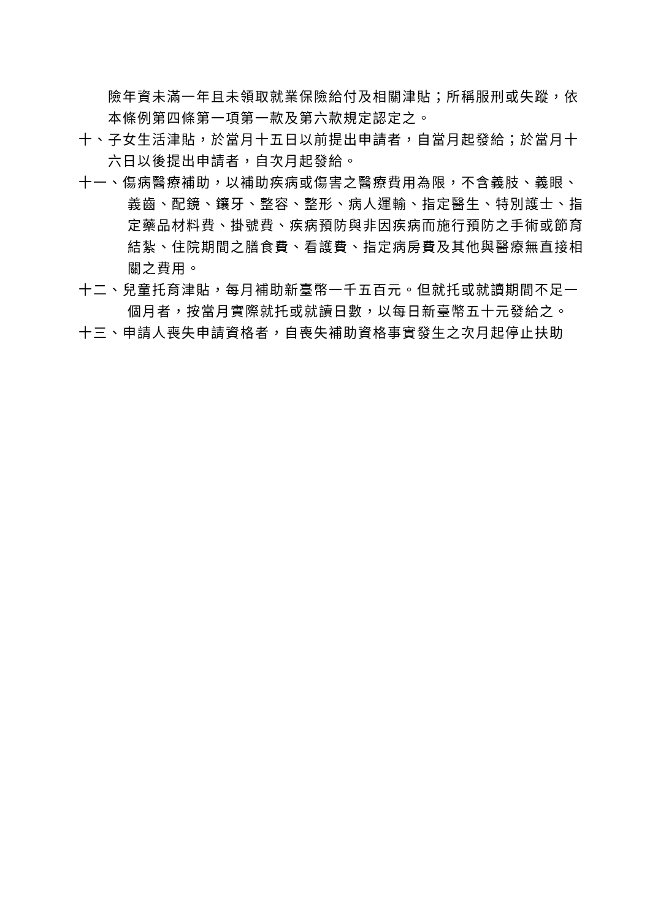險年資未滿一年且未領取就業保險給付及相關津貼；所稱服刑或失蹤，依本條例第四條第一項第一款及第六款規定認定之。
十、子女生活津貼，於當月十五日以前提出申請者，自當月起發給；於當月十六日以後提出申請者，自次月起發給。
十一、傷病醫療補助，以補助疾病或傷害之醫療費用為限，不含義肢、義眼、義齒、配鏡、鑲牙、整容、整形、病人運輸、指定醫生、特別護士、指定藥品材料費、掛號費、疾病預防與非因疾病而施行預防之手術或節育結紮、住院期間之膳食費、看護費、指定病房費及其他與醫療無直接相關之費用。
十二、兒童托育津貼，每月補助新臺幣一千五百元。但就托或就讀期間不足一個月者，按當月實際就托或就讀日數，以每日新臺幣五十元發給之。
十三、申請人喪失申請資格者，自喪失補助資格事實發生之次月起停止扶助